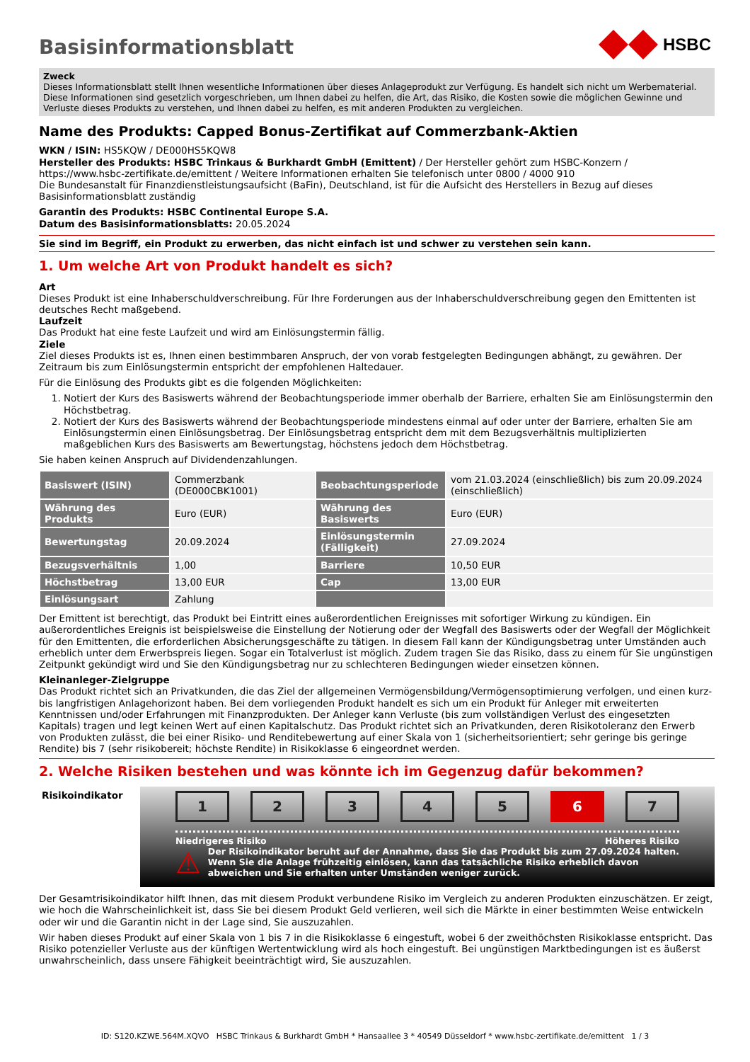Basisinformationsblatt
HSBC
Zweck
Dieses Informationsblatt stellt Ihnen wesentliche Informationen über dieses Anlageprodukt zur Verfügung. Es handelt sich nicht um Werbematerial. Diese Informationen sind gesetzlich vorgeschrieben, um Ihnen dabei zu helfen, die Art, das Risiko, die Kosten sowie die möglichen Gewinne und Verluste dieses Produkts zu verstehen, und Ihnen dabei zu helfen, es mit anderen Produkten zu vergleichen.
Name des Produkts: Capped Bonus-Zertifikat auf Commerzbank-Aktien
WKN / ISIN: HS5KQW / DE000HS5KQW8
Hersteller des Produkts: HSBC Trinkaus & Burkhardt GmbH (Emittent) / Der Hersteller gehört zum HSBC-Konzern / https://www.hsbc-zertifikate.de/emittent / Weitere Informationen erhalten Sie telefonisch unter 0800 / 4000 910
Die Bundesanstalt für Finanzdienstleistungsaufsicht (BaFin), Deutschland, ist für die Aufsicht des Herstellers in Bezug auf dieses Basisinformationsblatt zuständig
Garantin des Produkts: HSBC Continental Europe S.A.
Datum des Basisinformationsblatts: 20.05.2024
Sie sind im Begriff, ein Produkt zu erwerben, das nicht einfach ist und schwer zu verstehen sein kann.
1. Um welche Art von Produkt handelt es sich?
Art
Dieses Produkt ist eine Inhaberschuldverschreibung. Für Ihre Forderungen aus der Inhaberschuldverschreibung gegen den Emittenten ist deutsches Recht maßgebend.
Laufzeit
Das Produkt hat eine feste Laufzeit und wird am Einlösungstermin fällig.
Ziele
Ziel dieses Produkts ist es, Ihnen einen bestimmbaren Anspruch, der von vorab festgelegten Bedingungen abhängt, zu gewähren. Der Zeitraum bis zum Einlösungstermin entspricht der empfohlenen Haltedauer.
Für die Einlösung des Produkts gibt es die folgenden Möglichkeiten:
1. Notiert der Kurs des Basiswerts während der Beobachtungsperiode immer oberhalb der Barriere, erhalten Sie am Einlösungstermin den Höchstbetrag.
2. Notiert der Kurs des Basiswerts während der Beobachtungsperiode mindestens einmal auf oder unter der Barriere, erhalten Sie am Einlösungstermin einen Einlösungsbetrag. Der Einlösungsbetrag entspricht dem mit dem Bezugsverhältnis multiplizierten maßgeblichen Kurs des Basiswerts am Bewertungstag, höchstens jedoch dem Höchstbetrag.
Sie haben keinen Anspruch auf Dividendenzahlungen.
| Basiswert (ISIN) | Commerzbank (DE000CBK1001) | Beobachtungsperiode | vom 21.03.2024 (einschließlich) bis zum 20.09.2024 (einschließlich) |
| Währung des Produkts | Euro (EUR) | Währung des Basiswerts | Euro (EUR) |
| Bewertungstag | 20.09.2024 | Einlösungstermin (Fälligkeit) | 27.09.2024 |
| Bezugsverhältnis | 1,00 | Barriere | 10,50 EUR |
| Höchstbetrag | 13,00 EUR | Cap | 13,00 EUR |
| Einlösungsart | Zahlung | | |
Der Emittent ist berechtigt, das Produkt bei Eintritt eines außerordentlichen Ereignisses mit sofortiger Wirkung zu kündigen. Ein außerordentliches Ereignis ist beispielsweise die Einstellung der Notierung oder der Wegfall des Basiswerts oder der Wegfall der Möglichkeit für den Emittenten, die erforderlichen Absicherungsgeschäfte zu tätigen. In diesem Fall kann der Kündigungsbetrag unter Umständen auch erheblich unter dem Erwerbspreis liegen. Sogar ein Totalverlust ist möglich. Zudem tragen Sie das Risiko, dass zu einem für Sie ungünstigen Zeitpunkt gekündigt wird und Sie den Kündigungsbetrag nur zu schlechteren Bedingungen wieder einsetzen können.
Kleinanleger-Zielgruppe
Das Produkt richtet sich an Privatkunden, die das Ziel der allgemeinen Vermögensbildung/Vermögensoptimierung verfolgen, und einen kurz- bis langfristigen Anlagehorizont haben. Bei dem vorliegenden Produkt handelt es sich um ein Produkt für Anleger mit erweiterten Kenntnissen und/oder Erfahrungen mit Finanzprodukten. Der Anleger kann Verluste (bis zum vollständigen Verlust des eingesetzten Kapitals) tragen und legt keinen Wert auf einen Kapitalschutz. Das Produkt richtet sich an Privatkunden, deren Risikotoleranz den Erwerb von Produkten zulässt, die bei einer Risiko- und Renditebewertung auf einer Skala von 1 (sicherheitsorientiert; sehr geringe bis geringe Rendite) bis 7 (sehr risikobereit; höchste Rendite) in Risikoklasse 6 eingeordnet werden.
2. Welche Risiken bestehen und was könnte ich im Gegenzug dafür bekommen?
Risikoindikator
1 2 3 4 5 6 7
Niedrigeres Risiko Höheres Risiko
⚠ Der Risikoindikator beruht auf der Annahme, dass Sie das Produkt bis zum 27.09.2024 halten. Wenn Sie die Anlage frühzeitig einlösen, kann das tatsächliche Risiko erheblich davon abweichen und Sie erhalten unter Umständen weniger zurück.
Der Gesamtrisikoindikator hilft Ihnen, das mit diesem Produkt verbundene Risiko im Vergleich zu anderen Produkten einzuschätzen. Er zeigt, wie hoch die Wahrscheinlichkeit ist, dass Sie bei diesem Produkt Geld verlieren, weil sich die Märkte in einer bestimmten Weise entwickeln oder wir und die Garantin nicht in der Lage sind, Sie auszuzahlen.
Wir haben dieses Produkt auf einer Skala von 1 bis 7 in die Risikoklasse 6 eingestuft, wobei 6 der zweithöchsten Risikoklasse entspricht. Das Risiko potenzieller Verluste aus der künftigen Wertentwicklung wird als hoch eingestuft. Bei ungünstigen Marktbedingungen ist es äußerst unwahrscheinlich, dass unsere Fähigkeit beeinträchtigt wird, Sie auszuzahlen.
ID: S120.KZWE.564M.XQVO HSBC Trinkaus & Burkhardt GmbH * Hansaallee 3 * 40549 Düsseldorf * www.hsbc-zertifikate.de/emittent 1 / 3